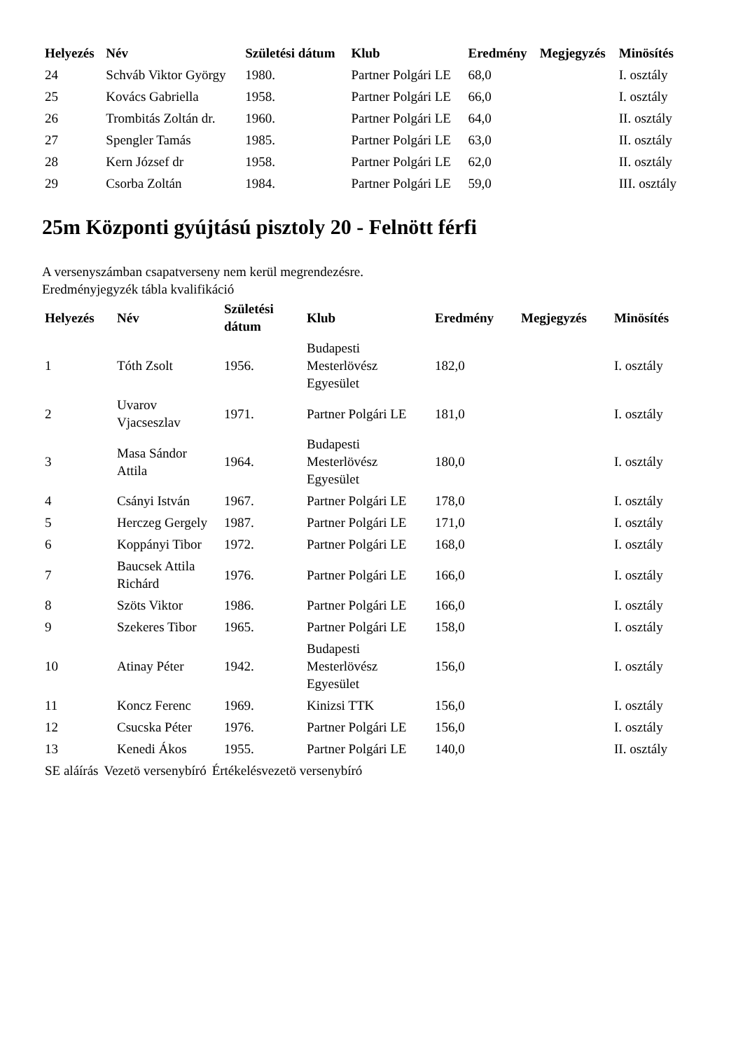| Helyezés | Név | Születési dátum | Klub | Eredmény | Megjegyzés | Minösítés |
| --- | --- | --- | --- | --- | --- | --- |
| 24 | Schváb Viktor György | 1980. | Partner Polgári LE | 68,0 | | I. osztály |
| 25 | Kovács Gabriella | 1958. | Partner Polgári LE | 66,0 | | I. osztály |
| 26 | Trombitás Zoltán dr. | 1960. | Partner Polgári LE | 64,0 | | II. osztály |
| 27 | Spengler Tamás | 1985. | Partner Polgári LE | 63,0 | | II. osztály |
| 28 | Kern József dr | 1958. | Partner Polgári LE | 62,0 | | II. osztály |
| 29 | Csorba Zoltán | 1984. | Partner Polgári LE | 59,0 | | III. osztály |
25m Központi gyújtású pisztoly 20 - Felnött férfi
A versenyszámban csapatverseny nem kerül megrendezésre.
Eredményjegyzék tábla kvalifikáció
| Helyezés | Név | Születési dátum | Klub | Eredmény | Megjegyzés | Minösítés |
| --- | --- | --- | --- | --- | --- | --- |
| 1 | Tóth Zsolt | 1956. | Budapesti Mesterlövész Egyesület | 182,0 | | I. osztály |
| 2 | Uvarov Vjacseszlav | 1971. | Partner Polgári LE | 181,0 | | I. osztály |
| 3 | Masa Sándor Attila | 1964. | Budapesti Mesterlövész Egyesület | 180,0 | | I. osztály |
| 4 | Csányi István | 1967. | Partner Polgári LE | 178,0 | | I. osztály |
| 5 | Herczeg Gergely | 1987. | Partner Polgári LE | 171,0 | | I. osztály |
| 6 | Koppányi Tibor | 1972. | Partner Polgári LE | 168,0 | | I. osztály |
| 7 | Baucsek Attila Richárd | 1976. | Partner Polgári LE | 166,0 | | I. osztály |
| 8 | Szöts Viktor | 1986. | Partner Polgári LE | 166,0 | | I. osztály |
| 9 | Szekeres Tibor | 1965. | Partner Polgári LE | 158,0 | | I. osztály |
| 10 | Atinay Péter | 1942. | Budapesti Mesterlövész Egyesület | 156,0 | | I. osztály |
| 11 | Koncz Ferenc | 1969. | Kinizsi TTK | 156,0 | | I. osztály |
| 12 | Csucska Péter | 1976. | Partner Polgári LE | 156,0 | | I. osztály |
| 13 | Kenedi Ákos | 1955. | Partner Polgári LE | 140,0 | | II. osztály |
| SE aláírás | Vezetö versenybíró | Értékelésvezetö versenybíró |